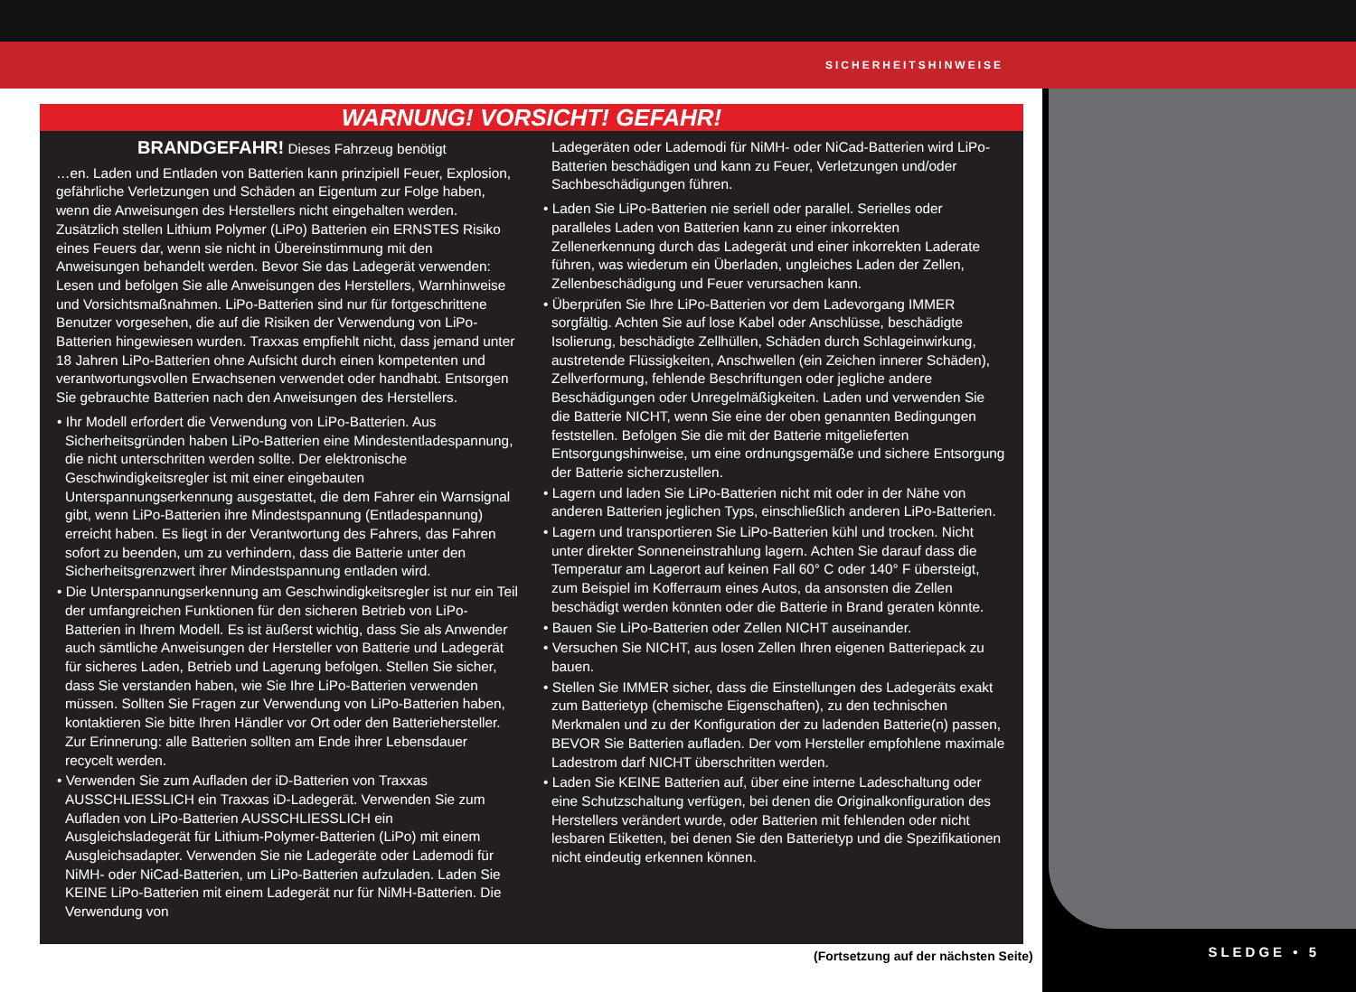SICHERHEITSHINWEISE
SLEDGE • 5
WARNUNG! VORSICHT! GEFAHR!
BRANDGEFAHR! Dieses Fahrzeug benötigt
…en. Laden und Entladen von Batterien kann prinzipiell Feuer, Explosion, gefährliche Verletzungen und Schäden an Eigentum zur Folge haben, wenn die Anweisungen des Herstellers nicht eingehalten werden. Zusätzlich stellen Lithium Polymer (LiPo) Batterien ein ERNSTES Risiko eines Feuers dar, wenn sie nicht in Übereinstimmung mit den Anweisungen behandelt werden. Bevor Sie das Ladegerät verwenden: Lesen und befolgen Sie alle Anweisungen des Herstellers, Warnhinweise und Vorsichtsmaßnahmen. LiPo-Batterien sind nur für fortgeschrittene Benutzer vorgesehen, die auf die Risiken der Verwendung von LiPo-Batterien hingewiesen wurden. Traxxas empfiehlt nicht, dass jemand unter 18 Jahren LiPo-Batterien ohne Aufsicht durch einen kompetenten und verantwortungsvollen Erwachsenen verwendet oder handhabt. Entsorgen Sie gebrauchte Batterien nach den Anweisungen des Herstellers.
• Ihr Modell erfordert die Verwendung von LiPo-Batterien. Aus Sicherheitsgründen haben LiPo-Batterien eine Mindestentladespannung, die nicht unterschritten werden sollte. Der elektronische Geschwindigkeitsregler ist mit einer eingebauten Unterspannungserkennung ausgestattet, die dem Fahrer ein Warnsignal gibt, wenn LiPo-Batterien ihre Mindestspannung (Entladespannung) erreicht haben. Es liegt in der Verantwortung des Fahrers, das Fahren sofort zu beenden, um zu verhindern, dass die Batterie unter den Sicherheitsgrenzwert ihrer Mindestspannung entladen wird.
• Die Unterspannungserkennung am Geschwindigkeitsregler ist nur ein Teil der umfangreichen Funktionen für den sicheren Betrieb von LiPo-Batterien in Ihrem Modell. Es ist äußerst wichtig, dass Sie als Anwender auch sämtliche Anweisungen der Hersteller von Batterie und Ladegerät für sicheres Laden, Betrieb und Lagerung befolgen. Stellen Sie sicher, dass Sie verstanden haben, wie Sie Ihre LiPo-Batterien verwenden müssen. Sollten Sie Fragen zur Verwendung von LiPo-Batterien haben, kontaktieren Sie bitte Ihren Händler vor Ort oder den Batteriehersteller. Zur Erinnerung: alle Batterien sollten am Ende ihrer Lebensdauer recycelt werden.
• Verwenden Sie zum Aufladen der iD-Batterien von Traxxas AUSSCHLIESSLICH ein Traxxas iD-Ladegerät. Verwenden Sie zum Aufladen von LiPo-Batterien AUSSCHLIESSLICH ein Ausgleichsladegerät für Lithium-Polymer-Batterien (LiPo) mit einem Ausgleichsadapter. Verwenden Sie nie Ladegeräte oder Lademodi für NiMH- oder NiCad-Batterien, um LiPo-Batterien aufzuladen. Laden Sie KEINE LiPo-Batterien mit einem Ladegerät nur für NiMH-Batterien. Die Verwendung von
Ladegeräten oder Lademodi für NiMH- oder NiCad-Batterien wird LiPo-Batterien beschädigen und kann zu Feuer, Verletzungen und/oder Sachbeschädigungen führen.
• Laden Sie LiPo-Batterien nie seriell oder parallel. Serielles oder paralleles Laden von Batterien kann zu einer inkorrekten Zellenerkennung durch das Ladegerät und einer inkorrekten Laderate führen, was wiederum ein Überladen, ungleiches Laden der Zellen, Zellenbeschädigung und Feuer verursachen kann.
• Überprüfen Sie Ihre LiPo-Batterien vor dem Ladevorgang IMMER sorgfältig. Achten Sie auf lose Kabel oder Anschlüsse, beschädigte Isolierung, beschädigte Zellhüllen, Schäden durch Schlageinwirkung, austretende Flüssigkeiten, Anschwellen (ein Zeichen innerer Schäden), Zellverformung, fehlende Beschriftungen oder jegliche andere Beschädigungen oder Unregelmäßigkeiten. Laden und verwenden Sie die Batterie NICHT, wenn Sie eine der oben genannten Bedingungen feststellen. Befolgen Sie die mit der Batterie mitgelieferten Entsorgungshinweise, um eine ordnungsgemäße und sichere Entsorgung der Batterie sicherzustellen.
• Lagern und laden Sie LiPo-Batterien nicht mit oder in der Nähe von anderen Batterien jeglichen Typs, einschließlich anderen LiPo-Batterien.
• Lagern und transportieren Sie LiPo-Batterien kühl und trocken. Nicht unter direkter Sonneneinstrahlung lagern. Achten Sie darauf dass die Temperatur am Lagerort auf keinen Fall 60° C oder 140° F übersteigt, zum Beispiel im Kofferraum eines Autos, da ansonsten die Zellen beschädigt werden könnten oder die Batterie in Brand geraten könnte.
• Bauen Sie LiPo-Batterien oder Zellen NICHT auseinander.
• Versuchen Sie NICHT, aus losen Zellen Ihren eigenen Batteriepack zu bauen.
• Stellen Sie IMMER sicher, dass die Einstellungen des Ladegeräts exakt zum Batterietyp (chemische Eigenschaften), zu den technischen Merkmalen und zu der Konfiguration der zu ladenden Batterie(n) passen, BEVOR Sie Batterien aufladen. Der vom Hersteller empfohlene maximale Ladestrom darf NICHT überschritten werden.
• Laden Sie KEINE Batterien auf, über eine interne Ladeschaltung oder eine Schutzschaltung verfügen, bei denen die Originalkonfiguration des Herstellers verändert wurde, oder Batterien mit fehlenden oder nicht lesbaren Etiketten, bei denen Sie den Batterietyp und die Spezifikationen nicht eindeutig erkennen können.
(Fortsetzung auf der nächsten Seite)